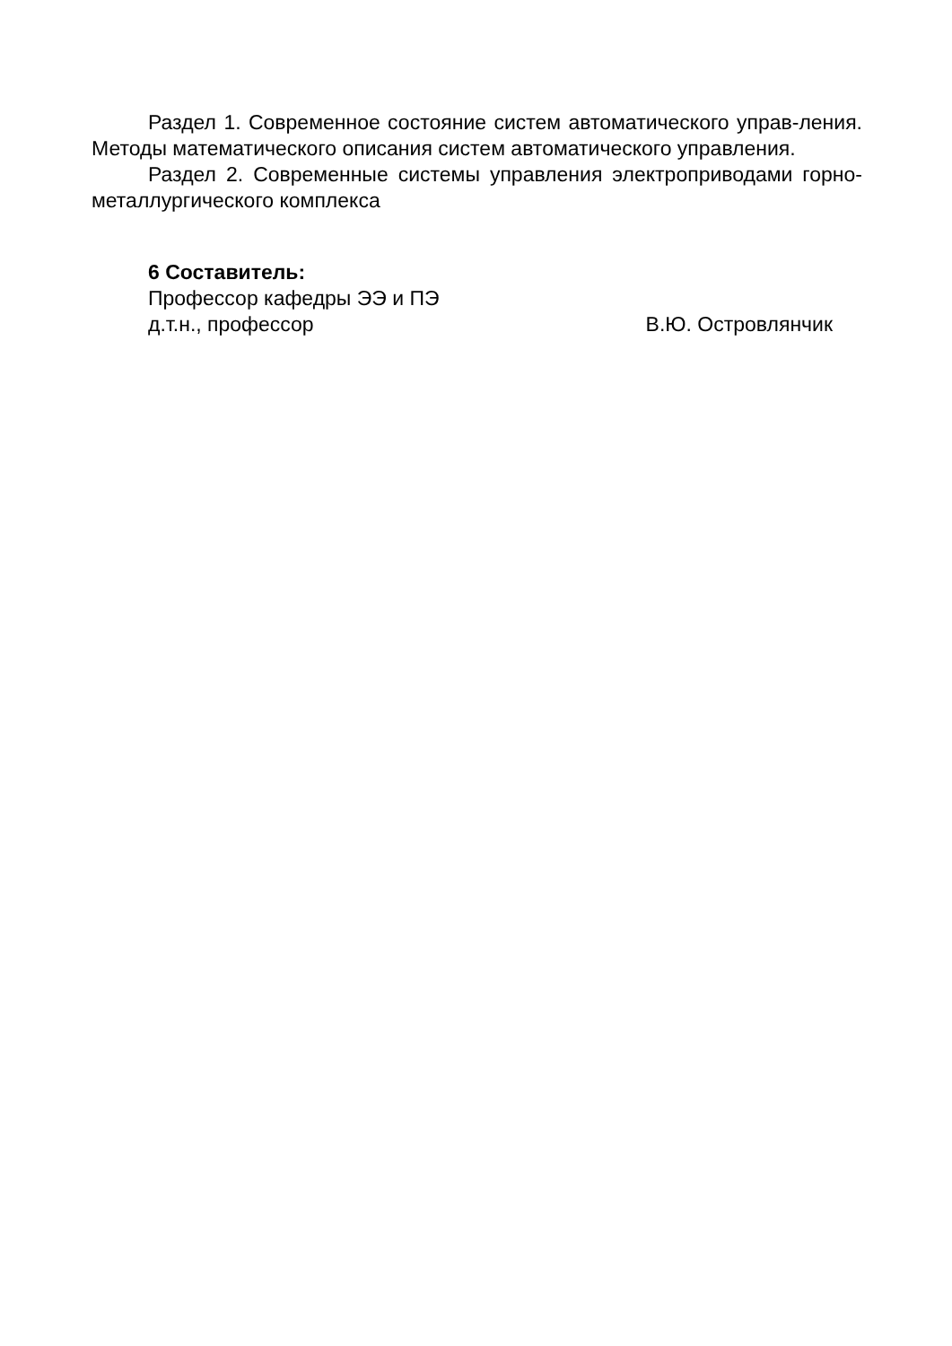Раздел 1. Современное состояние систем автоматического управ-ления. Методы математического описания систем автоматического управления.
Раздел 2. Современные системы управления электроприводами горно-металлургического комплекса
6 Составитель:
Профессор кафедры ЭЭ и ПЭ
д.т.н., профессор В.Ю. Островлянчик